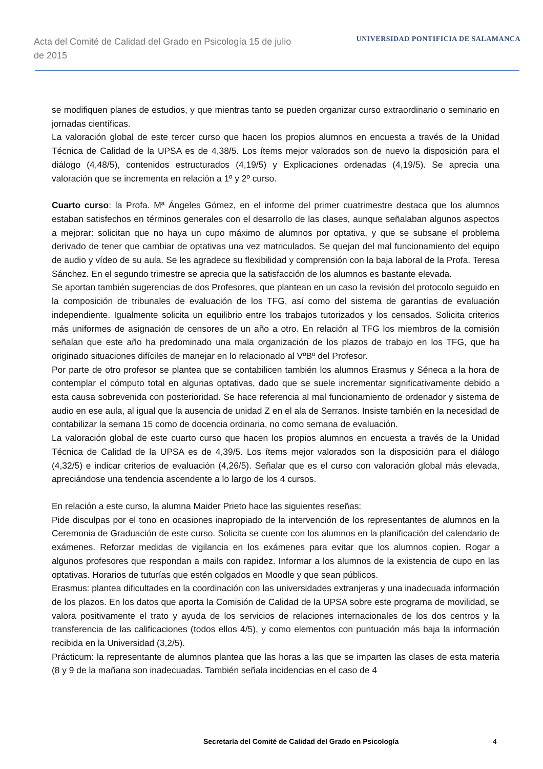Acta del Comité de Calidad del Grado en Psicología 15 de julio de 2015
UNIVERSIDAD PONTIFICIA DE SALAMANCA
se modifiquen planes de estudios, y que mientras tanto se pueden organizar curso extraordinario o seminario en jornadas científicas.
La valoración global de este tercer curso que hacen los propios alumnos en encuesta a través de la Unidad Técnica de Calidad de la UPSA es de 4,38/5. Los ítems mejor valorados son de nuevo la disposición para el diálogo (4,48/5), contenidos estructurados (4,19/5) y Explicaciones ordenadas (4,19/5). Se aprecia una valoración que se incrementa en relación a 1º y 2º curso.
Cuarto curso: la Profa. Mª Ángeles Gómez, en el informe del primer cuatrimestre destaca que los alumnos estaban satisfechos en términos generales con el desarrollo de las clases, aunque señalaban algunos aspectos a mejorar: solicitan que no haya un cupo máximo de alumnos por optativa, y que se subsane el problema derivado de tener que cambiar de optativas una vez matriculados. Se quejan del mal funcionamiento del equipo de audio y vídeo de su aula. Se les agradece su flexibilidad y comprensión con la baja laboral de la Profa. Teresa Sánchez. En el segundo trimestre se aprecia que la satisfacción de los alumnos es bastante elevada.
Se aportan también sugerencias de dos Profesores, que plantean en un caso la revisión del protocolo seguido en la composición de tribunales de evaluación de los TFG, así como del sistema de garantías de evaluación independiente. Igualmente solicita un equilibrio entre los trabajos tutorizados y los censados. Solicita criterios más uniformes de asignación de censores de un año a otro. En relación al TFG los miembros de la comisión señalan que este año ha predominado una mala organización de los plazos de trabajo en los TFG, que ha originado situaciones difíciles de manejar en lo relacionado al VºBº del Profesor.
Por parte de otro profesor se plantea que se contabilicen también los alumnos Erasmus y Séneca a la hora de contemplar el cómputo total en algunas optativas, dado que se suele incrementar significativamente debido a esta causa sobrevenida con posterioridad. Se hace referencia al mal funcionamiento de ordenador y sistema de audio en ese aula, al igual que la ausencia de unidad Z en el ala de Serranos. Insiste también en la necesidad de contabilizar la semana 15 como de docencia ordinaria, no como semana de evaluación.
La valoración global de este cuarto curso que hacen los propios alumnos en encuesta a través de la Unidad Técnica de Calidad de la UPSA es de 4,39/5. Los ítems mejor valorados son la disposición para el diálogo (4,32/5) e indicar criterios de evaluación (4,26/5). Señalar que es el curso con valoración global más elevada, apreciándose una tendencia ascendente a lo largo de los 4 cursos.
En relación a este curso, la alumna Maider Prieto hace las siguientes reseñas:
Pide disculpas por el tono en ocasiones inapropiado de la intervención de los representantes de alumnos en la Ceremonia de Graduación de este curso. Solicita se cuente con los alumnos en la planificación del calendario de exámenes. Reforzar medidas de vigilancia en los exámenes para evitar que los alumnos copien. Rogar a algunos profesores que respondan a mails con rapidez. Informar a los alumnos de la existencia de cupo en las optativas. Horarios de tuturías que estén colgados en Moodle y que sean públicos.
Erasmus: plantea dificultades en la coordinación con las universidades extranjeras y una inadecuada información de los plazos. En los datos que aporta la Comisión de Calidad de la UPSA sobre este programa de movilidad, se valora positivamente el trato y ayuda de los servicios de relaciones internacionales de los dos centros y la transferencia de las calificaciones (todos ellos 4/5), y como elementos con puntuación más baja la información recibida en la Universidad (3,2/5).
Prácticum: la representante de alumnos plantea que las horas a las que se imparten las clases de esta materia (8 y 9 de la mañana son inadecuadas. También señala incidencias en el caso de 4
Secretaría del Comité de Calidad del Grado en Psicología 4